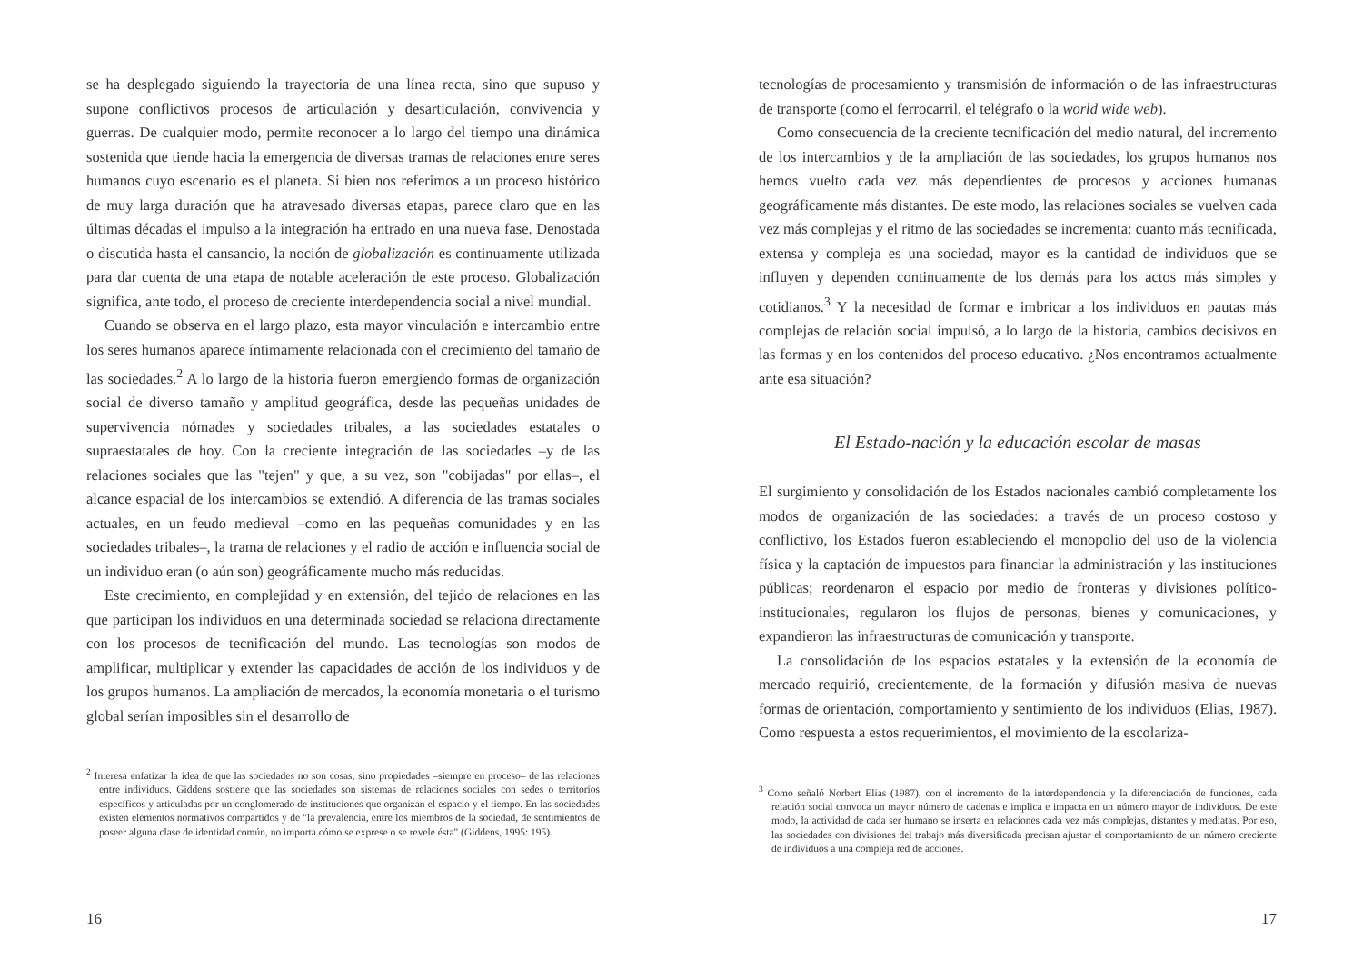se ha desplegado siguiendo la trayectoria de una línea recta, sino que supuso y supone conflictivos procesos de articulación y desarticulación, convivencia y guerras. De cualquier modo, permite reconocer a lo largo del tiempo una dinámica sostenida que tiende hacia la emergencia de diversas tramas de relaciones entre seres humanos cuyo escenario es el planeta. Si bien nos referimos a un proceso histórico de muy larga duración que ha atravesado diversas etapas, parece claro que en las últimas décadas el impulso a la integración ha entrado en una nueva fase. Denostada o discutida hasta el cansancio, la noción de globalización es continuamente utilizada para dar cuenta de una etapa de notable aceleración de este proceso. Globalización significa, ante todo, el proceso de creciente interdependencia social a nivel mundial.
Cuando se observa en el largo plazo, esta mayor vinculación e intercambio entre los seres humanos aparece íntimamente relacionada con el crecimiento del tamaño de las sociedades.<sup>2</sup> A lo largo de la historia fueron emergiendo formas de organización social de diverso tamaño y amplitud geográfica, desde las pequeñas unidades de supervivencia nómades y sociedades tribales, a las sociedades estatales o supraestatales de hoy. Con la creciente integración de las sociedades –y de las relaciones sociales que las "tejen" y que, a su vez, son "cobijadas" por ellas–, el alcance espacial de los intercambios se extendió. A diferencia de las tramas sociales actuales, en un feudo medieval –como en las pequeñas comunidades y en las sociedades tribales–, la trama de relaciones y el radio de acción e influencia social de un individuo eran (o aún son) geográficamente mucho más reducidas.
Este crecimiento, en complejidad y en extensión, del tejido de relaciones en las que participan los individuos en una determinada sociedad se relaciona directamente con los procesos de tecnificación del mundo. Las tecnologías son modos de amplificar, multiplicar y extender las capacidades de acción de los individuos y de los grupos humanos. La ampliación de mercados, la economía monetaria o el turismo global serían imposibles sin el desarrollo de
<sup>2</sup> Interesa enfatizar la idea de que las sociedades no son cosas, sino propiedades –siempre en proceso– de las relaciones entre individuos. Giddens sostiene que las sociedades son sistemas de relaciones sociales con sedes o territorios específicos y articuladas por un conglomerado de instituciones que organizan el espacio y el tiempo. En las sociedades existen elementos normativos compartidos y de "la prevalencia, entre los miembros de la sociedad, de sentimientos de poseer alguna clase de identidad común, no importa cómo se exprese o se revele ésta" (Giddens, 1995: 195).
16
tecnologías de procesamiento y transmisión de información o de las infraestructuras de transporte (como el ferrocarril, el telégrafo o la world wide web).
Como consecuencia de la creciente tecnificación del medio natural, del incremento de los intercambios y de la ampliación de las sociedades, los grupos humanos nos hemos vuelto cada vez más dependientes de procesos y acciones humanas geográficamente más distantes. De este modo, las relaciones sociales se vuelven cada vez más complejas y el ritmo de las sociedades se incrementa: cuanto más tecnificada, extensa y compleja es una sociedad, mayor es la cantidad de individuos que se influyen y dependen continuamente de los demás para los actos más simples y cotidianos.<sup>3</sup> Y la necesidad de formar e imbricar a los individuos en pautas más complejas de relación social impulsó, a lo largo de la historia, cambios decisivos en las formas y en los contenidos del proceso educativo. ¿Nos encontramos actualmente ante esa situación?
El Estado-nación y la educación escolar de masas
El surgimiento y consolidación de los Estados nacionales cambió completamente los modos de organización de las sociedades: a través de un proceso costoso y conflictivo, los Estados fueron estableciendo el monopolio del uso de la violencia física y la captación de impuestos para financiar la administración y las instituciones públicas; reordenaron el espacio por medio de fronteras y divisiones político-institucionales, regularon los flujos de personas, bienes y comunicaciones, y expandieron las infraestructuras de comunicación y transporte.
La consolidación de los espacios estatales y la extensión de la economía de mercado requirió, crecientemente, de la formación y difusión masiva de nuevas formas de orientación, comportamiento y sentimiento de los individuos (Elias, 1987). Como respuesta a estos requerimientos, el movimiento de la escolariza-
<sup>3</sup> Como señaló Norbert Elias (1987), con el incremento de la interdependencia y la diferenciación de funciones, cada relación social convoca un mayor número de cadenas e implica e impacta en un número mayor de individuos. De este modo, la actividad de cada ser humano se inserta en relaciones cada vez más complejas, distantes y mediatas. Por eso, las sociedades con divisiones del trabajo más diversificada precisan ajustar el comportamiento de un número creciente de individuos a una compleja red de acciones.
17